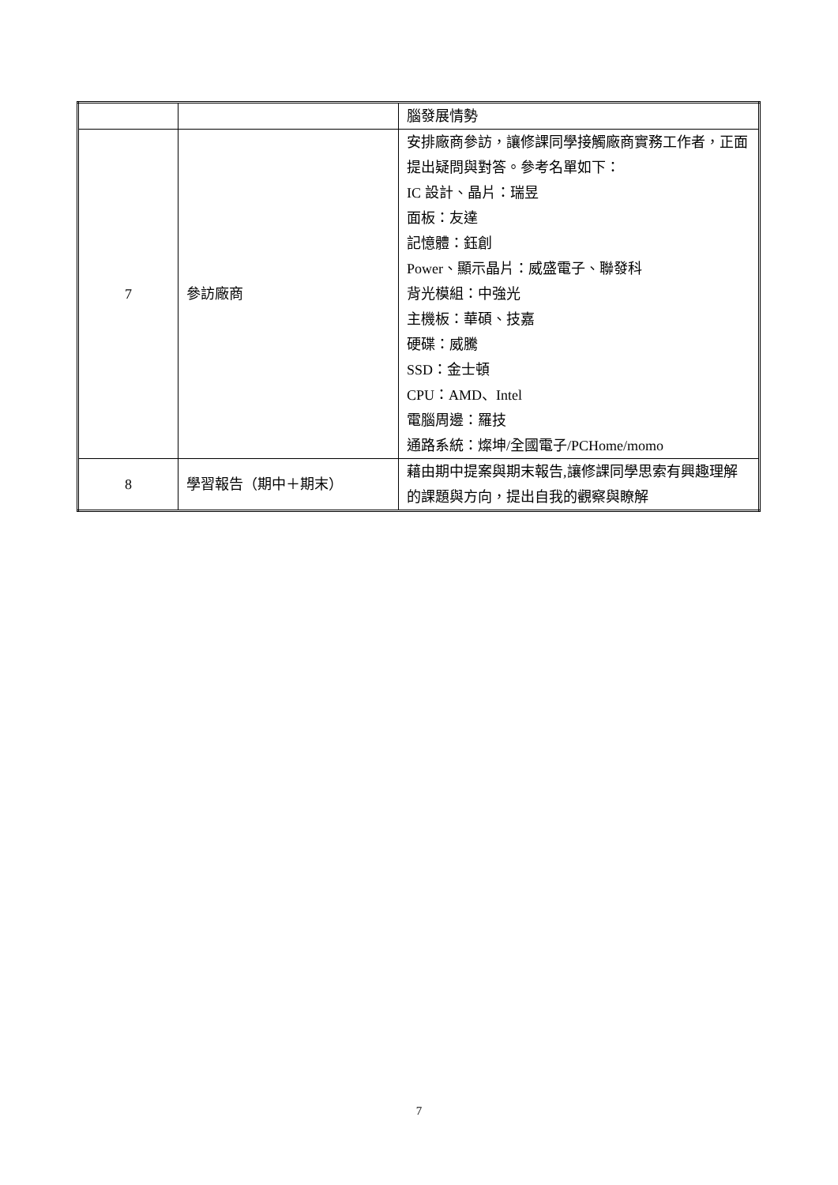| | | 腦發展情勢 |
| 7 | 參訪廠商 | 安排廠商參訪，讓修課同學接觸廠商實務工作者，正面提出疑問與對答。參考名單如下： IC 設計、晶片：瑞昱 面板：友達 記憶體：鈺創 Power、顯示晶片：威盛電子、聯發科 背光模組：中強光 主機板：華碩、技嘉 硬碟：威騰 SSD：金士頓 CPU：AMD、Intel 電腦周邊：羅技 通路系統：燦坤/全國電子/PCHome/momo |
| 8 | 學習報告（期中＋期末） | 藉由期中提案與期末報告,讓修課同學思索有興趣理解的課題與方向，提出自我的觀察與瞭解 |
7